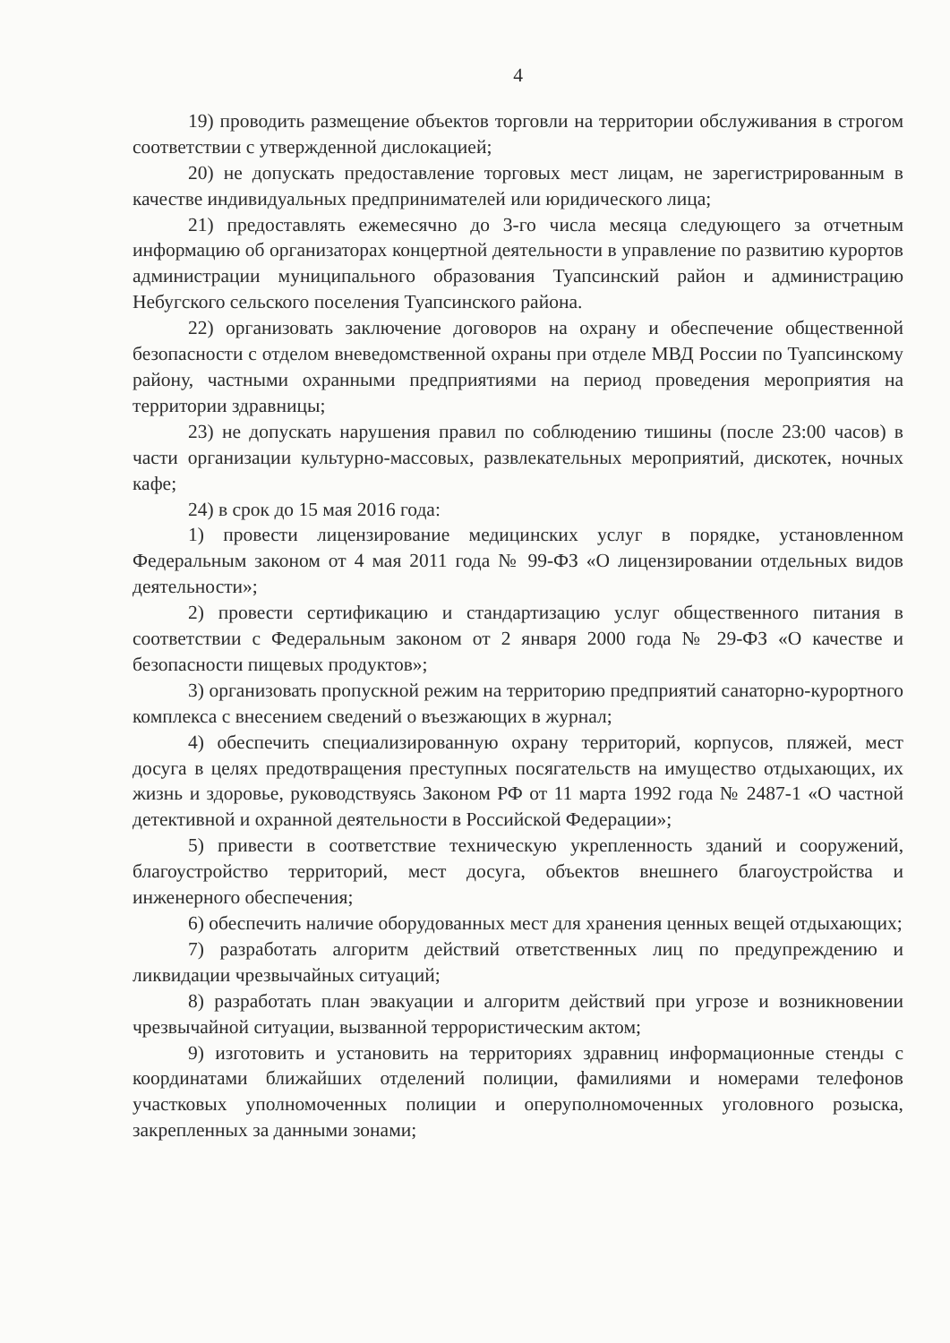4
19) проводить размещение объектов торговли на территории обслуживания в строгом соответствии с утвержденной дислокацией;
20) не допускать предоставление торговых мест лицам, не зарегистрированным в качестве индивидуальных предпринимателей или юридического лица;
21) предоставлять ежемесячно до 3-го числа месяца следующего за отчетным информацию об организаторах концертной деятельности в управление по развитию курортов администрации муниципального образования Туапсинский район и администрацию Небугского сельского поселения Туапсинского района.
22) организовать заключение договоров на охрану и обеспечение общественной безопасности с отделом вневедомственной охраны при отделе МВД России по Туапсинскому району, частными охранными предприятиями на период проведения мероприятия на территории здравницы;
23) не допускать нарушения правил по соблюдению тишины (после 23:00 часов) в части организации культурно-массовых, развлекательных мероприятий, дискотек, ночных кафе;
24) в срок до 15 мая 2016 года:
1) провести лицензирование медицинских услуг в порядке, установленном Федеральным законом от 4 мая 2011 года № 99-ФЗ «О лицензировании отдельных видов деятельности»;
2) провести сертификацию и стандартизацию услуг общественного питания в соответствии с Федеральным законом от 2 января 2000 года № 29-ФЗ «О качестве и безопасности пищевых продуктов»;
3) организовать пропускной режим на территорию предприятий санаторно-курортного комплекса с внесением сведений о въезжающих в журнал;
4) обеспечить специализированную охрану территорий, корпусов, пляжей, мест досуга в целях предотвращения преступных посягательств на имущество отдыхающих, их жизнь и здоровье, руководствуясь Законом РФ от 11 марта 1992 года № 2487-1 «О частной детективной и охранной деятельности в Российской Федерации»;
5) привести в соответствие техническую укрепленность зданий и сооружений, благоустройство территорий, мест досуга, объектов внешнего благоустройства и инженерного обеспечения;
6) обеспечить наличие оборудованных мест для хранения ценных вещей отдыхающих;
7) разработать алгоритм действий ответственных лиц по предупреждению и ликвидации чрезвычайных ситуаций;
8) разработать план эвакуации и алгоритм действий при угрозе и возникновении чрезвычайной ситуации, вызванной террористическим актом;
9) изготовить и установить на территориях здравниц информационные стенды с координатами ближайших отделений полиции, фамилиями и номерами телефонов участковых уполномоченных полиции и оперуполномоченных уголовного розыска, закрепленных за данными зонами;